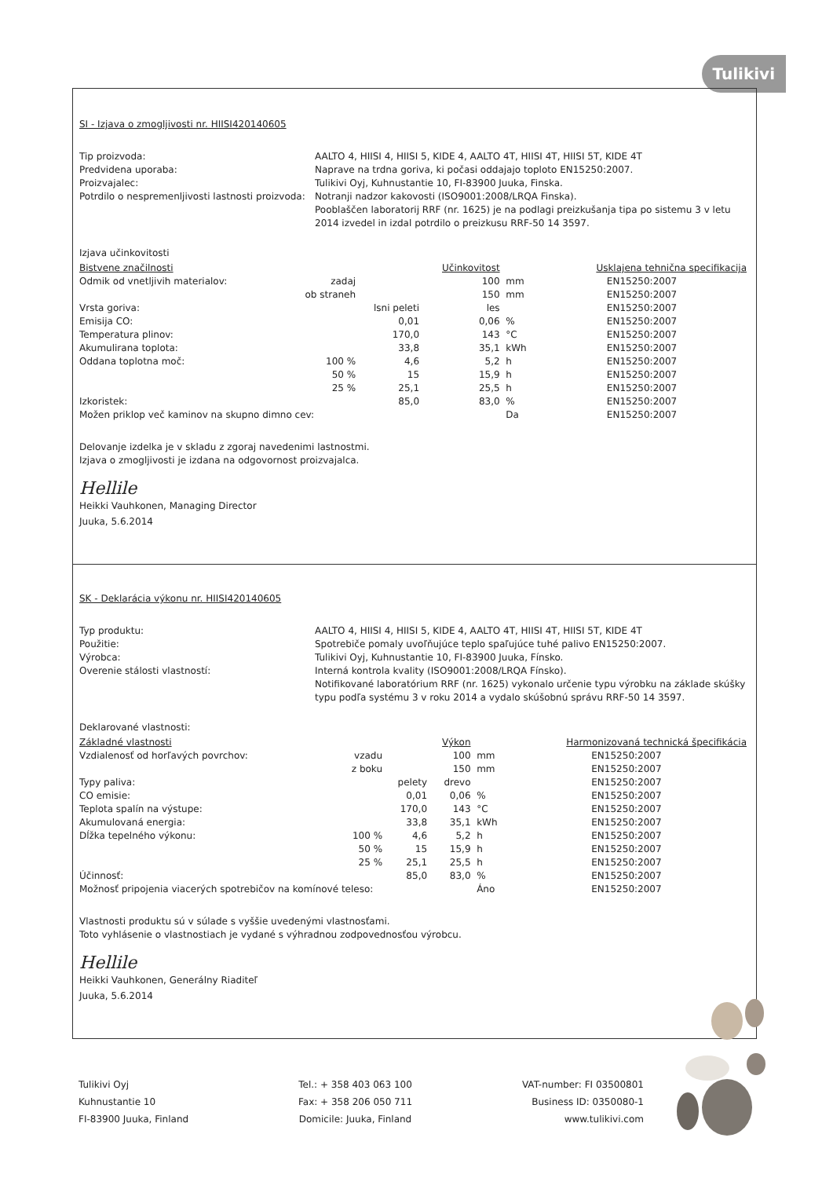Tulikivi
SI - Izjava o zmogljivosti nr. HIISI420140605
Tip proizvoda:
AALTO 4, HIISI 4, HIISI 5, KIDE 4, AALTO 4T, HIISI 4T, HIISI 5T, KIDE 4T
Predvidena uporaba:
Naprave na trdna goriva, ki počasi oddajajo toploto EN15250:2007.
Proizvajalec:
Tulikivi Oyj, Kuhnustantie 10, FI-83900 Juuka, Finska.
Potrdilo o nespremenljivosti lastnosti proizvoda:
Notranji nadzor kakovosti (ISO9001:2008/LRQA Finska).
Pooblaščen laboratorij RRF (nr. 1625) je na podlagi preizkušanja tipa po sistemu 3 v letu 2014 izvedel in izdal potrdilo o preizkusu RRF-50 14 3597.
Izjava učinkovitosti
| Bistvene značilnosti | | | Učinkovitost | | Usklajena tehnična specifikacija |
| --- | --- | --- | --- | --- | --- |
| Odmik od vnetljivih materialov: | zadaj | | 100 | mm | EN15250:2007 |
| | ob straneh | | 150 | mm | EN15250:2007 |
| Vrsta goriva: | | lsni peleti | les | | EN15250:2007 |
| Emisija CO: | | 0,01 | 0,06 | % | EN15250:2007 |
| Temperatura plinov: | | 170,0 | 143 | °C | EN15250:2007 |
| Akumulirana toplota: | | 33,8 | 35,1 | kWh | EN15250:2007 |
| Oddana toplotna moč: | 100 % | 4,6 | 5,2 | h | EN15250:2007 |
| | 50 % | 15 | 15,9 | h | EN15250:2007 |
| | 25 % | 25,1 | 25,5 | h | EN15250:2007 |
| Izkoristek: | | 85,0 | 83,0 | % | EN15250:2007 |
| Možen priklop več kaminov na skupno dimno cev: | | | | Da | EN15250:2007 |
Delovanje izdelka je v skladu z zgoraj navedenimi lastnostmi.
Izjava o zmogljivosti je izdana na odgovornost proizvajalca.
Hellile
Heikki Vauhkonen, Managing Director
Juuka, 5.6.2014
SK - Deklarácia výkonu nr. HIISI420140605
Typ produktu:
AALTO 4, HIISI 4, HIISI 5, KIDE 4, AALTO 4T, HIISI 4T, HIISI 5T, KIDE 4T
Použitie:
Spotrebiče pomaly uvoľňujúce teplo spaľujúce tuhé palivo EN15250:2007.
Výrobca:
Tulikivi Oyj, Kuhnustantie 10, FI-83900 Juuka, Fínsko.
Overenie stálosti vlastností:
Interná kontrola kvality (ISO9001:2008/LRQA Fínsko).
Notifikované laboratórium RRF (nr. 1625) vykonalo určenie typu výrobku na základe skúšky typu podľa systému 3 v roku 2014 a vydalo skúšobnú správu RRF-50 14 3597.
Deklarované vlastnosti:
| Základné vlastnosti | | | Výkon | | Harmonizovaná technická špecifikácia |
| --- | --- | --- | --- | --- | --- |
| Vzdialenosť od horľavých povrchov: | vzadu | | 100 | mm | EN15250:2007 |
| | z boku | | 150 | mm | EN15250:2007 |
| Typy paliva: | | pelety | drevo | | EN15250:2007 |
| CO emisie: | | 0,01 | 0,06 | % | EN15250:2007 |
| Teplota spalín na výstupe: | | 170,0 | 143 | °C | EN15250:2007 |
| Akumulovaná energia: | | 33,8 | 35,1 | kWh | EN15250:2007 |
| Dĺžka tepelného výkonu: | 100 % | 4,6 | 5,2 | h | EN15250:2007 |
| | 50 % | 15 | 15,9 | h | EN15250:2007 |
| | 25 % | 25,1 | 25,5 | h | EN15250:2007 |
| Účinnosť: | | 85,0 | 83,0 | % | EN15250:2007 |
| Možnosť pripojenia viacerých spotrebičov na komínové teleso: | | | | Áno | EN15250:2007 |
Vlastnosti produktu sú v súlade s vyššie uvedenými vlastnosťami.
Toto vyhlásenie o vlastnostiach je vydané s výhradnou zodpovednosťou výrobcu.
Hellile
Heikki Vauhkonen, Generálny Riaditeľ
Juuka, 5.6.2014
Tulikivi Oyj
Kuhnustantie 10
FI-83900 Juuka, Finland
Tel.: + 358 403 063 100
Fax: + 358 206 050 711
Domicile: Juuka, Finland
VAT-number: FI 03500801
Business ID: 0350080-1
www.tulikivi.com